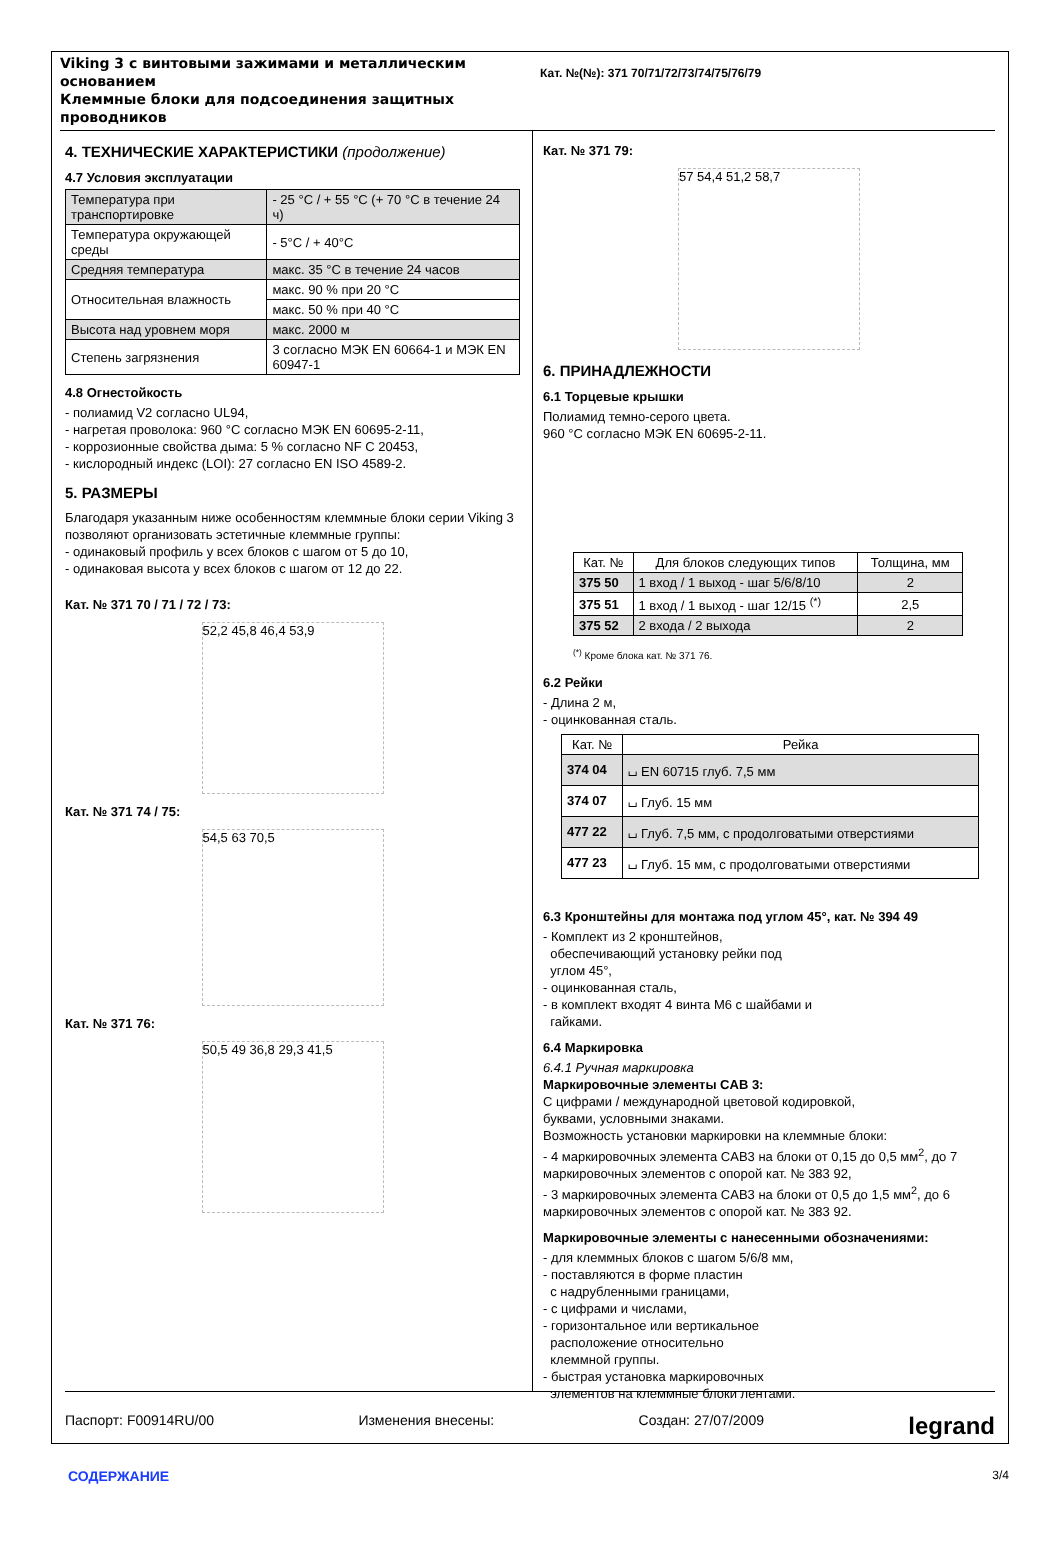Viking 3 с винтовыми зажимами и металлическим основанием
Клеммные блоки для подсоединения защитных проводников
Кат. №(№): 371 70/71/72/73/74/75/76/79
4. ТЕХНИЧЕСКИЕ ХАРАКТЕРИСТИКИ (продолжение)
4.7 Условия эксплуатации
| Температура при транспортировке | - 25 °C / + 55 °C (+ 70 °C в течение 24 ч) |
| Температура окружающей среды | - 5°C / + 40°C |
| Средняя температура | макс. 35 °C в течение 24 часов |
| Относительная влажность | макс. 90 % при 20 °C |
| | макс. 50 % при 40 °C |
| Высота над уровнем моря | макс. 2000 м |
| Степень загрязнения | 3 согласно МЭК EN 60664-1 и МЭК EN 60947-1 |
4.8 Огнестойкость
- полиамид V2 согласно UL94,
- нагретая проволока: 960 °C согласно МЭК EN 60695-2-11,
- коррозионные свойства дыма: 5 % согласно NF C 20453,
- кислородный индекс (LOI): 27 согласно EN ISO 4589-2.
5. РАЗМЕРЫ
Благодаря указанным ниже особенностям клеммные блоки серии Viking 3 позволяют организовать эстетичные клеммные группы:
- одинаковый профиль у всех блоков с шагом от 5 до 10,
- одинаковая высота у всех блоков с шагом от 12 до 22.
Кат. № 371 70 / 71 / 72 / 73:
52,2 45,8 46,4 53,9
Кат. № 371 74 / 75:
54,5 63 70,5
Кат. № 371 76:
50,5 49 36,8 29,3 41,5
Кат. № 371 79:
57 54,4 51,2 58,7
6. ПРИНАДЛЕЖНОСТИ
6.1 Торцевые крышки
Полиамид темно-серого цвета.
960 °C согласно МЭК EN 60695-2-11.
| Кат. № | Для блоков следующих типов | Толщина, мм |
| --- | --- | --- |
| 375 50 | 1 вход / 1 выход - шаг 5/6/8/10 | 2 |
| 375 51 | 1 вход / 1 выход - шаг 12/15 <sup>(*)</sup> | 2,5 |
| 375 52 | 2 входа / 2 выхода | 2 |
<sup>(*)</sup> Кроме блока кат. № 371 76.
6.2 Рейки
- Длина 2 м,
- оцинкованная сталь.
| Кат. № | Рейка |
| --- | --- |
| 374 04 | ⌴ EN 60715 глуб. 7,5 мм |
| 374 07 | ⌴ Глуб. 15 мм |
| 477 22 | ⌴ Глуб. 7,5 мм, с продолговатыми отверстиями |
| 477 23 | ⌴ Глуб. 15 мм, с продолговатыми отверстиями |
6.3 Кронштейны для монтажа под углом 45°, кат. № 394 49
- Комплект из 2 кронштейнов,
обеспечивающий установку рейки под
углом 45°,
- оцинкованная сталь,
- в комплект входят 4 винта M6 с шайбами и
гайками.
6.4 Маркировка
6.4.1 Ручная маркировка
Маркировочные элементы CAB 3:
С цифрами / международной цветовой кодировкой,
буквами, условными знаками.
Возможность установки маркировки на клеммные блоки:
- 4 маркировочных элемента CAB3 на блоки от 0,15 до 0,5 мм<sup>2</sup>, до 7 маркировочных элементов с опорой кат. № 383 92,
- 3 маркировочных элемента CAB3 на блоки от 0,5 до 1,5 мм<sup>2</sup>, до 6 маркировочных элементов с опорой кат. № 383 92.
Маркировочные элементы с нанесенными обозначениями:
- для клеммных блоков с шагом 5/6/8 мм,
- поставляются в форме пластин
с надрубленными границами,
- с цифрами и числами,
- горизонтальное или вертикальное
расположение относительно
клеммной группы.
- быстрая установка маркировочных
элементов на клеммные блоки лентами.
Паспорт: F00914RU/00 Изменения внесены: Создан: 27/07/2009 legrand
СОДЕРЖАНИЕ 3/4